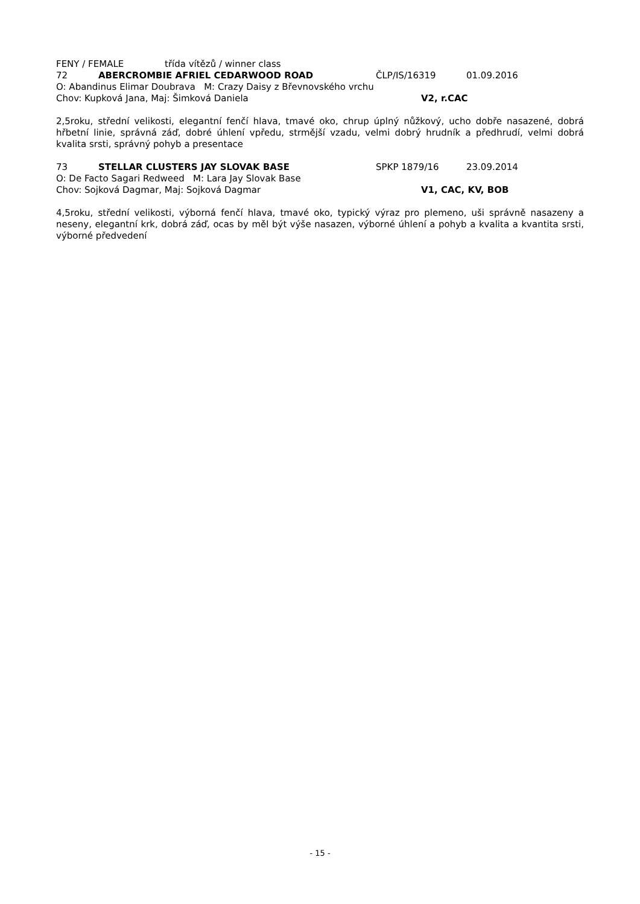FENY / FEMALE třída vítězů / winner class
72 ABERCROMBIE AFRIEL CEDARWOOD ROAD ČLP/IS/16319 01.09.2016
O: Abandinus Elimar Doubrava M: Crazy Daisy z Břevnovského vrchu
Chov: Kupková Jana, Maj: Šimková Daniela V2, r.CAC
2,5roku, střední velikosti, elegantní fenčí hlava, tmavé oko, chrup úplný nůžkový, ucho dobře nasazené, dobrá hřbetní linie, správná záď, dobré úhlení vpředu, strmější vzadu, velmi dobrý hrudník a předhrudí, velmi dobrá kvalita srsti, správný pohyb a presentace
73 STELLAR CLUSTERS JAY SLOVAK BASE SPKP 1879/16 23.09.2014
O: De Facto Sagari Redweed M: Lara Jay Slovak Base
Chov: Sojková Dagmar, Maj: Sojková Dagmar V1, CAC, KV, BOB
4,5roku, střední velikosti, výborná fenčí hlava, tmavé oko, typický výraz pro plemeno, uši správně nasazeny a neseny, elegantní krk, dobrá záď, ocas by měl být výše nasazen, výborné úhlení a pohyb a kvalita a kvantita srsti, výborné předvedení
- 15 -